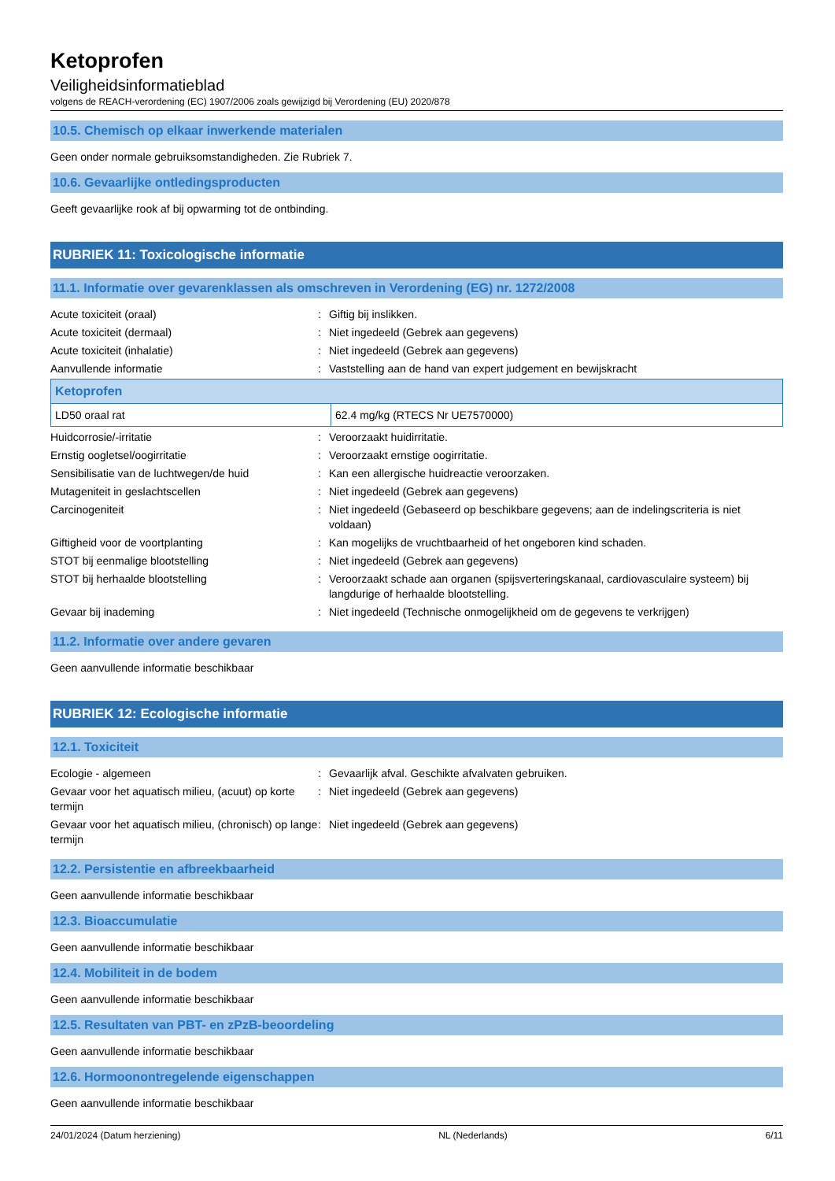Ketoprofen
Veiligheidsinformatieblad
volgens de REACH-verordening (EC) 1907/2006 zoals gewijzigd bij Verordening (EU) 2020/878
10.5. Chemisch op elkaar inwerkende materialen
Geen onder normale gebruiksomstandigheden. Zie Rubriek 7.
10.6. Gevaarlijke ontledingsproducten
Geeft gevaarlijke rook af bij opwarming tot de ontbinding.
RUBRIEK 11: Toxicologische informatie
11.1. Informatie over gevarenklassen als omschreven in Verordening (EG) nr. 1272/2008
| Acute toxiciteit (oraal) | : | Giftig bij inslikken. |
| Acute toxiciteit (dermaal) | : | Niet ingedeeld (Gebrek aan gegevens) |
| Acute toxiciteit (inhalatie) | : | Niet ingedeeld (Gebrek aan gegevens) |
| Aanvullende informatie | : | Vaststelling aan de hand van expert judgement en bewijskracht |
| Ketoprofen | |
| --- | --- |
| LD50 oraal rat | 62.4 mg/kg (RTECS Nr UE7570000) |
| Huidcorrosie/-irritatie | : | Veroorzaakt huidirritatie. |
| Ernstig oogletsel/oogirritatie | : | Veroorzaakt ernstige oogirritatie. |
| Sensibilisatie van de luchtwegen/de huid | : | Kan een allergische huidreactie veroorzaken. |
| Mutageniteit in geslachtscellen | : | Niet ingedeeld (Gebrek aan gegevens) |
| Carcinogeniteit | : | Niet ingedeeld (Gebaseerd op beschikbare gegevens; aan de indelingscriteria is niet voldaan) |
| Giftigheid voor de voortplanting | : | Kan mogelijks de vruchtbaarheid of het ongeboren kind schaden. |
| STOT bij eenmalige blootstelling | : | Niet ingedeeld (Gebrek aan gegevens) |
| STOT bij herhaalde blootstelling | : | Veroorzaakt schade aan organen (spijsverteringskanaal, cardiovasculaire systeem) bij langdurige of herhaalde blootstelling. |
| Gevaar bij inademing | : | Niet ingedeeld (Technische onmogelijkheid om de gegevens te verkrijgen) |
11.2. Informatie over andere gevaren
Geen aanvullende informatie beschikbaar
RUBRIEK 12: Ecologische informatie
12.1. Toxiciteit
| Ecologie - algemeen | : | Gevaarlijk afval. Geschikte afvalvaten gebruiken. |
| Gevaar voor het aquatisch milieu, (acuut) op korte termijn | : | Niet ingedeeld (Gebrek aan gegevens) |
| Gevaar voor het aquatisch milieu, (chronisch) op lange termijn | : | Niet ingedeeld (Gebrek aan gegevens) |
12.2. Persistentie en afbreekbaarheid
Geen aanvullende informatie beschikbaar
12.3. Bioaccumulatie
Geen aanvullende informatie beschikbaar
12.4. Mobiliteit in de bodem
Geen aanvullende informatie beschikbaar
12.5. Resultaten van PBT- en zPzB-beoordeling
Geen aanvullende informatie beschikbaar
12.6. Hormoonontregelende eigenschappen
Geen aanvullende informatie beschikbaar
24/01/2024 (Datum herziening) NL (Nederlands) 6/11